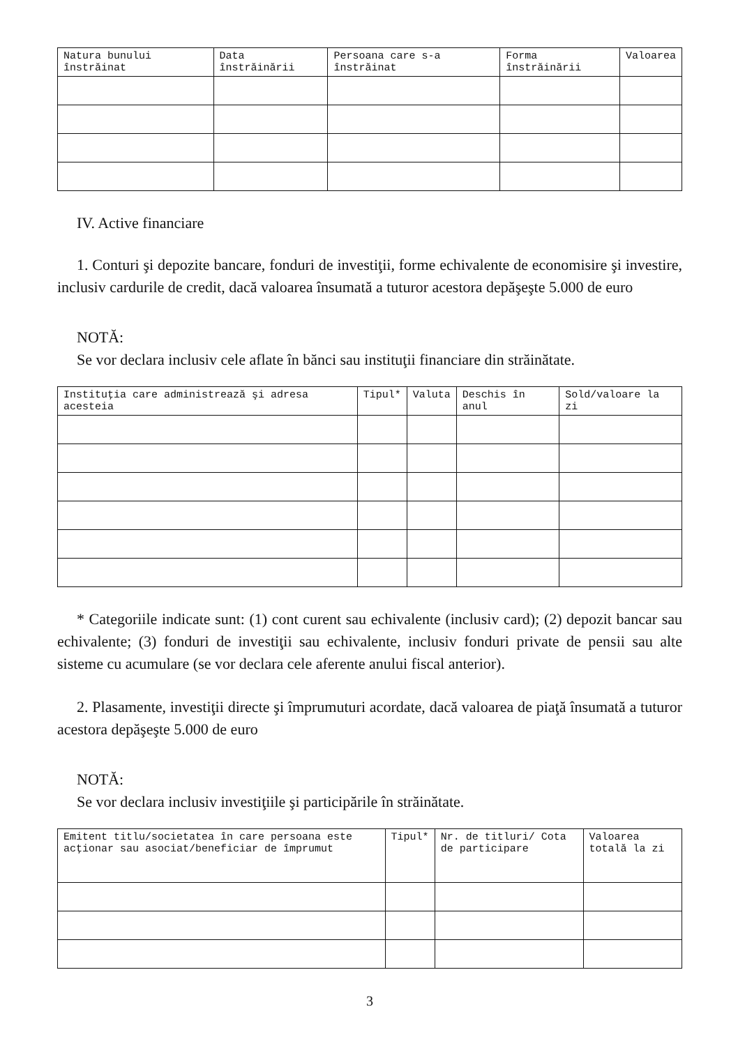| Natura bunului înstrăinat | Data înstrăinării | Persoana care s-a înstrăinat | Forma înstrăinării | Valoarea |
| --- | --- | --- | --- | --- |
IV. Active financiare
1. Conturi şi depozite bancare, fonduri de investiţii, forme echivalente de economisire şi investire, inclusiv cardurile de credit, dacă valoarea însumată a tuturor acestora depăşeşte 5.000 de euro
NOTĂ:
Se vor declara inclusiv cele aflate în bănci sau instituţii financiare din străinătate.
| Instituţia care administrează şi adresa acesteia | Tipul* | Valuta | Deschis în anul | Sold/valoare la zi |
| --- | --- | --- | --- | --- |
* Categoriile indicate sunt: (1) cont curent sau echivalente (inclusiv card); (2) depozit bancar sau echivalente; (3) fonduri de investiţii sau echivalente, inclusiv fonduri private de pensii sau alte sisteme cu acumulare (se vor declara cele aferente anului fiscal anterior).
2. Plasamente, investiţii directe şi împrumuturi acordate, dacă valoarea de piaţă însumată a tuturor acestora depăşeşte 5.000 de euro
NOTĂ:
Se vor declara inclusiv investiţiile şi participările în străinătate.
| Emitent titlu/societatea în care persoana este acţionar sau asociat/beneficiar de împrumut | Tipul* | Nr. de titluri/ Cota de participare | Valoarea totală la zi |
| --- | --- | --- | --- |
3